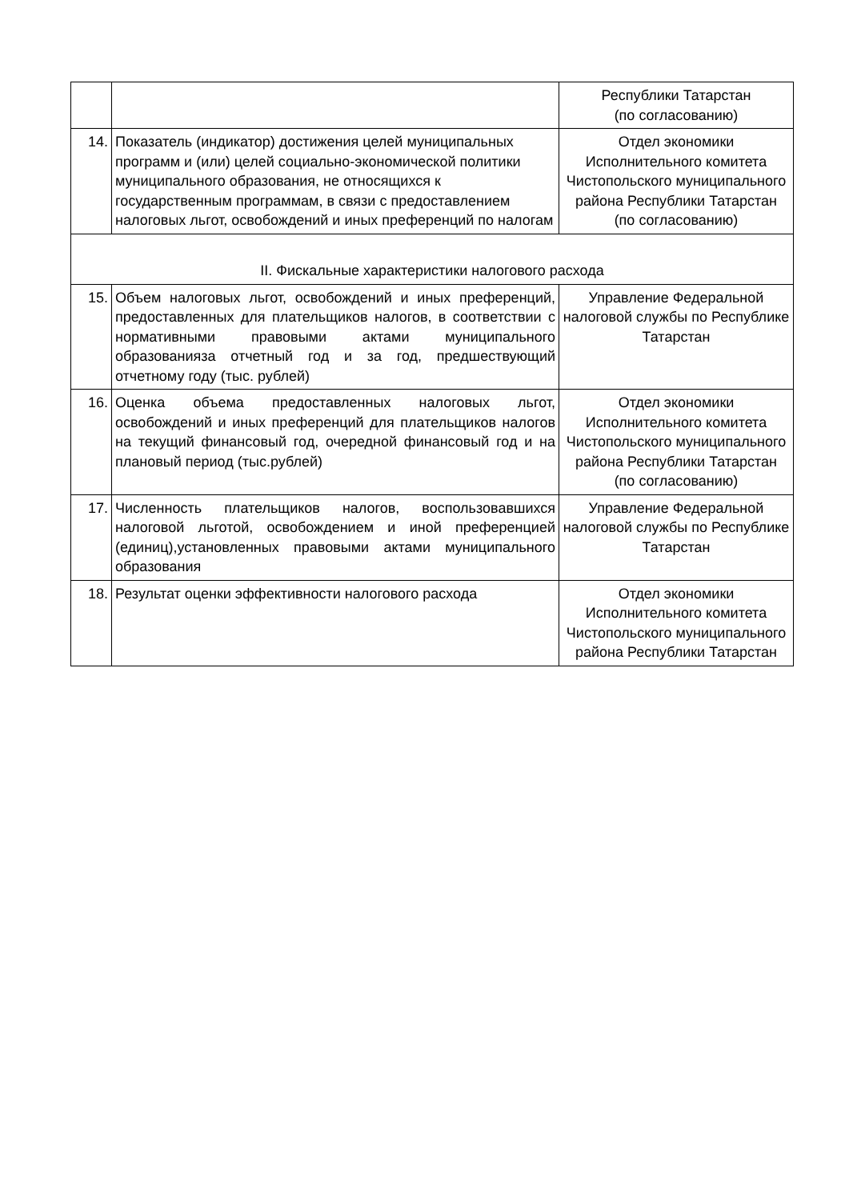| | | Республики Татарстан (по согласованию) |
| 14. | Показатель (индикатор) достижения целей муниципальных программ и (или) целей социально-экономической политики муниципального образования, не относящихся к государственным программам, в связи с предоставлением налоговых льгот, освобождений и иных преференций по налогам | Отдел экономики Исполнительного комитета Чистопольского муниципального района Республики Татарстан (по согласованию) |
| II. Фискальные характеристики налогового расхода | | |
| 15. | Объем налоговых льгот, освобождений и иных преференций, предоставленных для плательщиков налогов, в соответствии с нормативными правовыми актами муниципального образованияза отчетный год и за год, предшествующий отчетному году (тыс. рублей) | Управление Федеральной налоговой службы по Республике Татарстан |
| 16. | Оценка объема предоставленных налоговых льгот, освобождений и иных преференций для плательщиков налогов на текущий финансовый год, очередной финансовый год и на плановый период (тыс.рублей) | Отдел экономики Исполнительного комитета Чистопольского муниципального района Республики Татарстан (по согласованию) |
| 17. | Численность плательщиков налогов, воспользовавшихся налоговой льготой, освобождением и иной преференцией (единиц),установленных правовыми актами муниципального образования | Управление Федеральной налоговой службы по Республике Татарстан |
| 18. | Результат оценки эффективности налогового расхода | Отдел экономики Исполнительного комитета Чистопольского муниципального района Республики Татарстан |